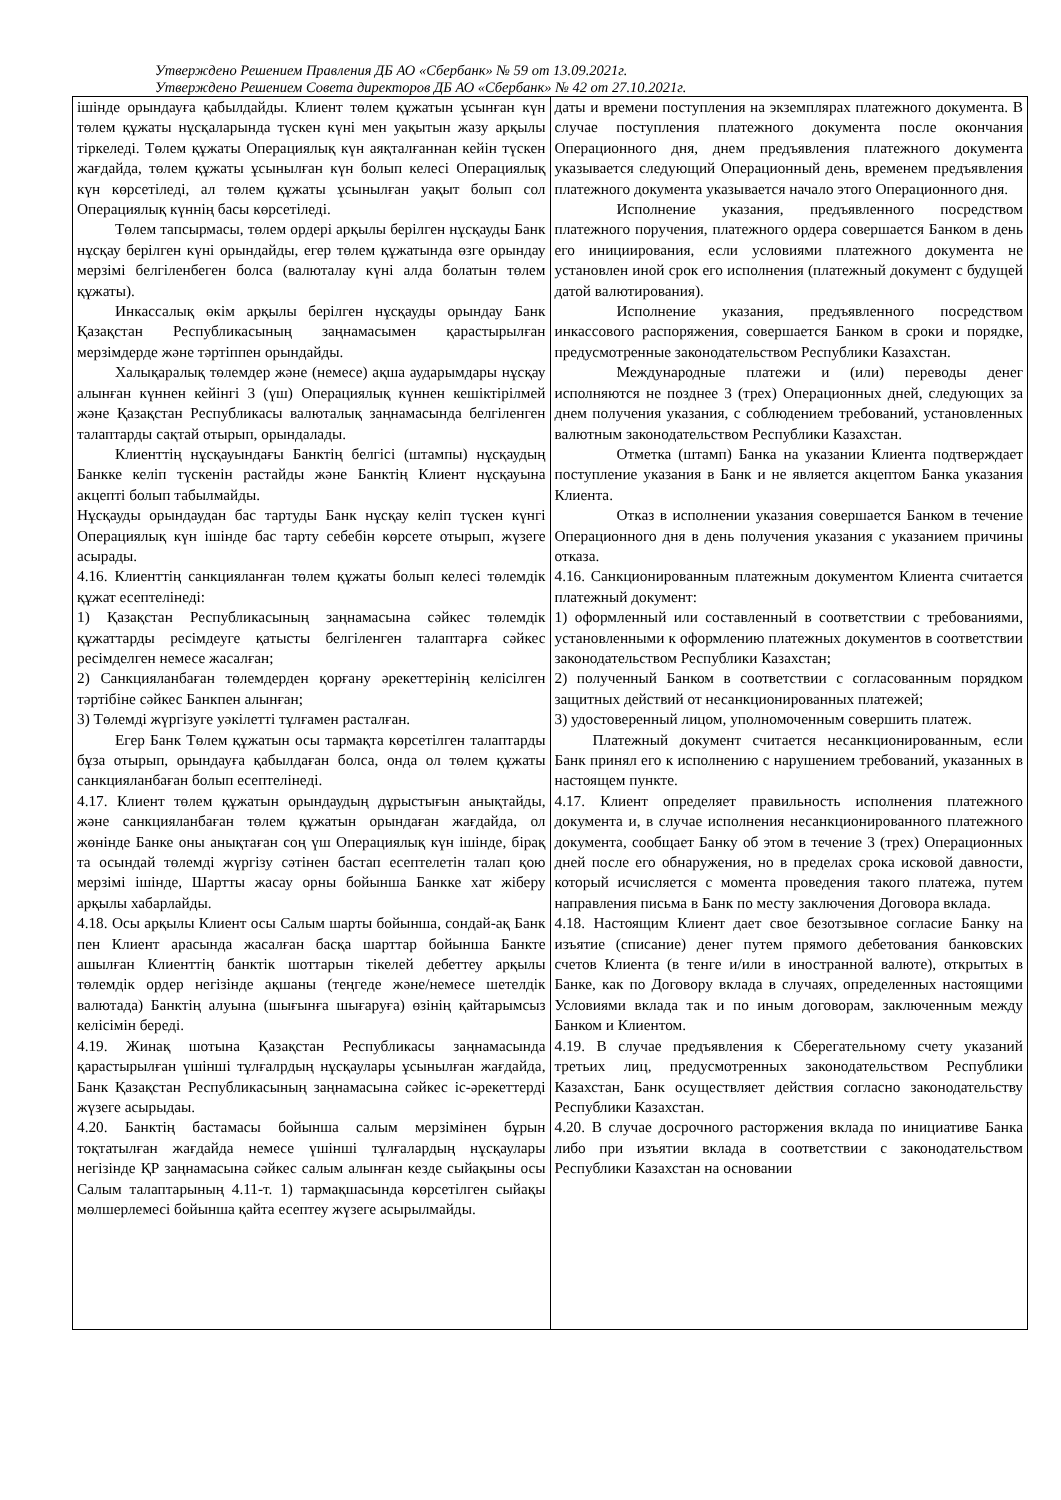Утверждено Решением Правления ДБ АО «Сбербанк» № 59 от 13.09.2021г.
Утверждено Решением Совета директоров ДБ АО «Сбербанк» № 42 от 27.10.2021г.
| ішінде орындауға қабылдайды. Клиент төлем құжатын ұсынған күн төлем құжаты нұсқаларында түскен күні мен уақытын жазу арқылы тіркеледі. Төлем құжаты Операциялық күн аяқталғаннан кейін түскен жағдайда, төлем құжаты ұсынылған күн болып келесі Операциялық күн көрсетіледі, ал төлем құжаты ұсынылған уақыт болып сол Операциялық күннің басы көрсетіледі. Төлем тапсырмасы, төлем ордері арқылы берілген нұсқауды Банк нұсқау берілген күні орындайды, егер төлем құжатында өзге орындау мерзімі белгіленбеген болса (валюталау күні алда болатын төлем құжаты). Инкассалық өкім арқылы берілген нұсқауды орындау Банк Қазақстан Республикасының заңнамасымен қарастырылған мерзімдерде және тәртіппен орындайды. Халықаралық төлемдер және (немесе) ақша аударымдары нұсқау алынған күннен кейінгі 3 (үш) Операциялық күннен кешіктірілмей және Қазақстан Республикасы валюталық заңнамасында белгіленген талаптарды сақтай отырып, орындалады. Клиенттің нұсқауындағы Банктің белгісі (штампы) нұсқаудың Банкке келіп түскенін растайды және Банктің Клиент нұсқауына акцепті болып табылмайды. Нұсқауды орындаудан бас тартуды Банк нұсқау келіп түскен күнгі Операциялық күн ішінде бас тарту себебін көрсете отырып, жүзеге асырады. 4.16. Клиенттің санкцияланған төлем құжаты болып келесі төлемдік құжат есептелінеді: 1) Қазақстан Республикасының заңнамасына сәйкес төлемдік құжаттарды ресімдеуге қатысты белгіленген талаптарға сәйкес ресімделген немесе жасалған; 2) Санкцияланбаған төлемдерден қорғану әрекеттерінің келісілген тәртібіне сәйкес Банкпен алынған; 3) Төлемді жүргізуге уәкілетті тұлғамен расталған. Егер Банк Төлем құжатын осы тармақта көрсетілген талаптарды бұза отырып, орындауға қабылдаған болса, онда ол төлем құжаты санкцияланбаған болып есептелінеді. 4.17. Клиент төлем құжатын орындаудың дұрыстығын анықтайды, және санкцияланбаған төлем құжатын орындаған жағдайда, ол жөнінде Банке оны анықтаған соң үш Операциялық күн ішінде, бірақ та осындай төлемді жүргізу сәтінен бастап есептелетін талап қою мерзімі ішінде, Шартты жасау орны бойынша Банкке хат жіберу арқылы хабарлайды. 4.18. Осы арқылы Клиент осы Салым шарты бойынша, сондай-ақ Банк пен Клиент арасында жасалған басқа шарттар бойынша Банкте ашылған Клиенттің банктік шоттарын тікелей дебеттеу арқылы төлемдік ордер негізінде ақшаны (теңгеде және/немесе шетелдік валютада) Банктің алуына (шығынға шығаруға) өзінің қайтарымсыз келісімін береді. 4.19. Жинақ шотына Қазақстан Республикасы заңнамасында қарастырылған үшінші тұлғалрдың нұсқаулары ұсынылған жағдайда, Банк Қазақстан Республикасының заңнамасына сәйкес іс-әрекеттерді жүзеге асырыдаы. 4.20. Банктің бастамасы бойынша салым мерзімінен бұрын тоқтатылған жағдайда немесе үшінші тұлғалардың нұсқаулары негізінде ҚР заңнамасына сәйкес салым алынған кезде сыйақыны осы Салым талаптарының 4.11-т. 1) тармақшасында көрсетілген сыйақы мөлшерлемесі бойынша қайта есептеу жүзеге асырылмайды. | даты и времени поступления на экземплярах платежного документа. В случае поступления платежного документа после окончания Операционного дня, днем предъявления платежного документа указывается следующий Операционный день, временем предъявления платежного документа указывается начало этого Операционного дня. Исполнение указания, предъявленного посредством платежного поручения, платежного ордера совершается Банком в день его инициирования, если условиями платежного документа не установлен иной срок его исполнения (платежный документ с будущей датой валютирования). Исполнение указания, предъявленного посредством инкассового распоряжения, совершается Банком в сроки и порядке, предусмотренные законодательством Республики Казахстан. Международные платежи и (или) переводы денег исполняются не позднее 3 (трех) Операционных дней, следующих за днем получения указания, с соблюдением требований, установленных валютным законодательством Республики Казахстан. Отметка (штамп) Банка на указании Клиента подтверждает поступление указания в Банк и не является акцептом Банка указания Клиента. Отказ в исполнении указания совершается Банком в течение Операционного дня в день получения указания с указанием причины отказа. 4.16. Санкционированным платежным документом Клиента считается платежный документ: 1) оформленный или составленный в соответствии с требованиями, установленными к оформлению платежных документов в соответствии законодательством Республики Казахстан; 2) полученный Банком в соответствии с согласованным порядком защитных действий от несанкционированных платежей; 3) удостоверенный лицом, уполномоченным совершить платеж. Платежный документ считается несанкционированным, если Банк принял его к исполнению с нарушением требований, указанных в настоящем пункте. 4.17. Клиент определяет правильность исполнения платежного документа и, в случае исполнения несанкционированного платежного документа, сообщает Банку об этом в течение 3 (трех) Операционных дней после его обнаружения, но в пределах срока исковой давности, который исчисляется с момента проведения такого платежа, путем направления письма в Банк по месту заключения Договора вклада. 4.18. Настоящим Клиент дает свое безотзывное согласие Банку на изъятие (списание) денег путем прямого дебетования банковских счетов Клиента (в тенге и/или в иностранной валюте), открытых в Банке, как по Договору вклада в случаях, определенных настоящими Условиями вклада так и по иным договорам, заключенным между Банком и Клиентом. 4.19. В случае предъявления к Сберегательному счету указаний третьих лиц, предусмотренных законодательством Республики Казахстан, Банк осуществляет действия согласно законодательству Республики Казахстан. 4.20. В случае досрочного расторжения вклада по инициативе Банка либо при изъятии вклада в соответствии с законодательством Республики Казахстан на основании |